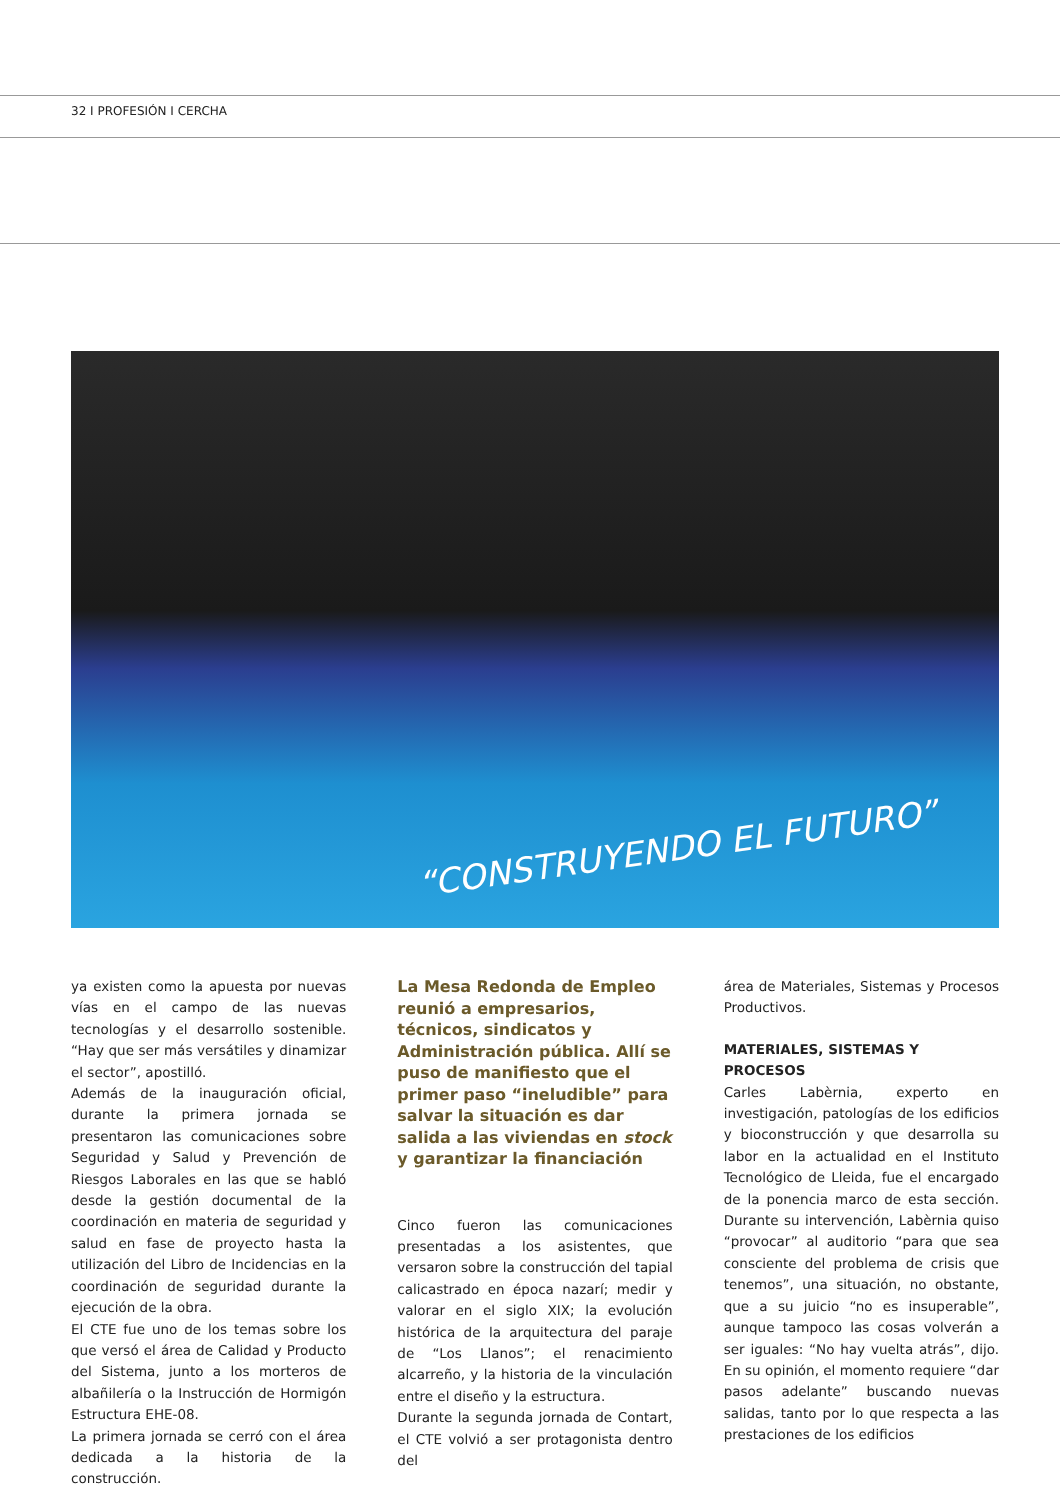32 I PROFESIÓN I CERCHA
“CONSTRUYENDO EL FUTURO”
ya existen como la apuesta por nuevas vías en el campo de las nuevas tecnologías y el desarrollo sostenible. “Hay que ser más versátiles y dinamizar el sector”, apostilló.
Además de la inauguración oficial, durante la primera jornada se presentaron las comunicaciones sobre Seguridad y Salud y Prevención de Riesgos Laborales en las que se habló desde la gestión documental de la coordinación en materia de seguridad y salud en fase de proyecto hasta la utilización del Libro de Incidencias en la coordinación de seguridad durante la ejecución de la obra.
El CTE fue uno de los temas sobre los que versó el área de Calidad y Producto del Sistema, junto a los morteros de albañilería o la Instrucción de Hormigón Estructura EHE-08.
La primera jornada se cerró con el área dedicada a la historia de la construcción.
La Mesa Redonda de Empleo reunió a empresarios, técnicos, sindicatos y Administración pública. Allí se puso de manifiesto que el primer paso “ineludible” para salvar la situación es dar salida a las viviendas en stock y garantizar la financiación
Cinco fueron las comunicaciones presentadas a los asistentes, que versaron sobre la construcción del tapial calicastrado en época nazarí; medir y valorar en el siglo XIX; la evolución histórica de la arquitectura del paraje de “Los Llanos”; el renacimiento alcarreño, y la historia de la vinculación entre el diseño y la estructura.
Durante la segunda jornada de Contart, el CTE volvió a ser protagonista dentro del
área de Materiales, Sistemas y Procesos Productivos.
MATERIALES, SISTEMAS Y PROCESOS
Carles Labèrnia, experto en investigación, patologías de los edificios y bioconstrucción y que desarrolla su labor en la actualidad en el Instituto Tecnológico de Lleida, fue el encargado de la ponencia marco de esta sección. Durante su intervención, Labèrnia quiso “provocar” al auditorio “para que sea consciente del problema de crisis que tenemos”, una situación, no obstante, que a su juicio “no es insuperable”, aunque tampoco las cosas volverán a ser iguales: “No hay vuelta atrás”, dijo. En su opinión, el momento requiere “dar pasos adelante” buscando nuevas salidas, tanto por lo que respecta a las prestaciones de los edificios